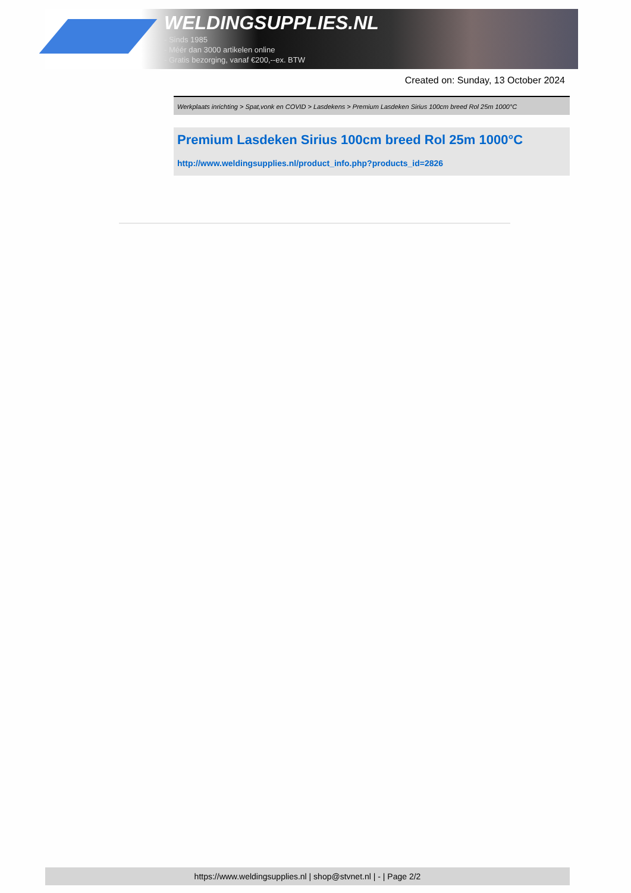WELDINGSUPPLIES.NL
- Sinds 1985
- Méér dan 3000 artikelen online
- Gratis bezorging, vanaf €200,--ex. BTW
Created on: Sunday, 13 October 2024
Werkplaats inrichting > Spat,vonk en COVID > Lasdekens > Premium Lasdeken Sirius 100cm breed Rol 25m 1000°C
Premium Lasdeken Sirius 100cm breed Rol 25m 1000°C
http://www.weldingsupplies.nl/product_info.php?products_id=2826
https://www.weldingsupplies.nl | shop@stvnet.nl | - | Page 2/2